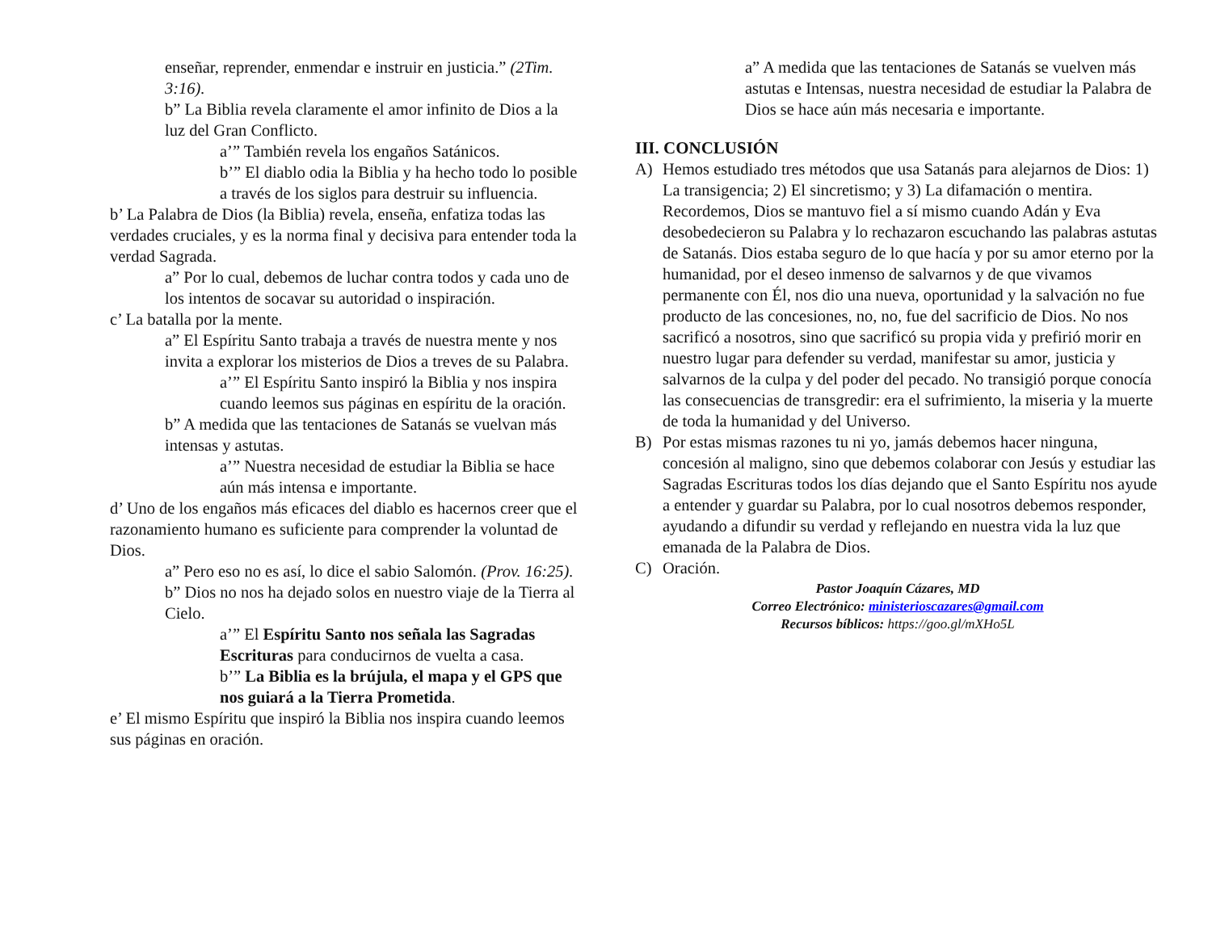enseñar, reprender, enmendar e instruir en justicia.” (2Tim. 3:16).
b” La Biblia revela claramente el amor infinito de Dios a la luz del Gran Conflicto.
a’” También revela los engaños Satánicos.
b’” El diablo odia la Biblia y ha hecho todo lo posible a través de los siglos para destruir su influencia.
b’ La Palabra de Dios (la Biblia) revela, enseña, enfatiza todas las verdades cruciales, y es la norma final y decisiva para entender toda la verdad Sagrada.
a” Por lo cual, debemos de luchar contra todos y cada uno de los intentos de socavar su autoridad o inspiración.
c’ La batalla por la mente.
a” El Espíritu Santo trabaja a través de nuestra mente y nos invita a explorar los misterios de Dios a treves de su Palabra.
a’” El Espíritu Santo inspiró la Biblia y nos inspira cuando leemos sus páginas en espíritu de la oración.
b” A medida que las tentaciones de Satanás se vuelvan más intensas y astutas.
a’” Nuestra necesidad de estudiar la Biblia se hace aún más intensa e importante.
d’ Uno de los engaños más eficaces del diablo es hacernos creer que el razonamiento humano es suficiente para comprender la voluntad de Dios.
a” Pero eso no es así, lo dice el sabio Salomón. (Prov. 16:25).
b” Dios no nos ha dejado solos en nuestro viaje de la Tierra al Cielo.
a’” El Espíritu Santo nos señala las Sagradas Escrituras para conducirnos de vuelta a casa.
b’” La Biblia es la brújula, el mapa y el GPS que nos guiará a la Tierra Prometida.
e’ El mismo Espíritu que inspiró la Biblia nos inspira cuando leemos sus páginas en oración.
a” A medida que las tentaciones de Satanás se vuelven más astutas e Intensas, nuestra necesidad de estudiar la Palabra de Dios se hace aún más necesaria e importante.
III. CONCLUSIÓN
A) Hemos estudiado tres métodos que usa Satanás para alejarnos de Dios: 1) La transigencia; 2) El sincretismo; y 3) La difamación o mentira.
Recordemos, Dios se mantuvo fiel a sí mismo cuando Adán y Eva desobedecieron su Palabra y lo rechazaron escuchando las palabras astutas de Satanás. Dios estaba seguro de lo que hacía y por su amor eterno por la humanidad, por el deseo inmenso de salvarnos y de que vivamos permanente con Él, nos dio una nueva, oportunidad y la salvación no fue producto de las concesiones, no, no, fue del sacrificio de Dios. No nos sacrificó a nosotros, sino que sacrificó su propia vida y prefirió morir en nuestro lugar para defender su verdad, manifestar su amor, justicia y salvarnos de la culpa y del poder del pecado. No transigió porque conocía las consecuencias de transgredir: era el sufrimiento, la miseria y la muerte de toda la humanidad y del Universo.
B) Por estas mismas razones tu ni yo, jamás debemos hacer ninguna, concesión al maligno, sino que debemos colaborar con Jesús y estudiar las Sagradas Escrituras todos los días dejando que el Santo Espíritu nos ayude a entender y guardar su Palabra, por lo cual nosotros debemos responder, ayudando a difundir su verdad y reflejando en nuestra vida la luz que emanada de la Palabra de Dios.
C) Oración.
Pastor Joaquín Cázares, MD
Correo Electrónico: ministerioscazares@gmail.com
Recursos bíblicos: https://goo.gl/mXHo5L